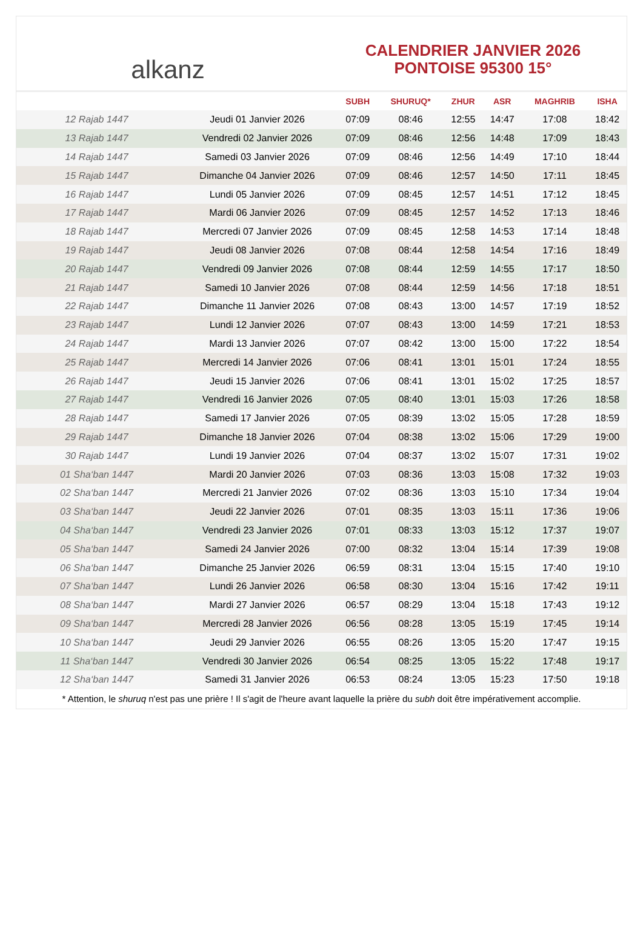alkanz
CALENDRIER JANVIER 2026
PONTOISE 95300 15°
| | | SUBH | SHURUQ* | ZHUR | ASR | MAGHRIB | ISHA |
| --- | --- | --- | --- | --- | --- | --- | --- |
| 12 Rajab 1447 | Jeudi 01 Janvier 2026 | 07:09 | 08:46 | 12:55 | 14:47 | 17:08 | 18:42 |
| 13 Rajab 1447 | Vendredi 02 Janvier 2026 | 07:09 | 08:46 | 12:56 | 14:48 | 17:09 | 18:43 |
| 14 Rajab 1447 | Samedi 03 Janvier 2026 | 07:09 | 08:46 | 12:56 | 14:49 | 17:10 | 18:44 |
| 15 Rajab 1447 | Dimanche 04 Janvier 2026 | 07:09 | 08:46 | 12:57 | 14:50 | 17:11 | 18:45 |
| 16 Rajab 1447 | Lundi 05 Janvier 2026 | 07:09 | 08:45 | 12:57 | 14:51 | 17:12 | 18:45 |
| 17 Rajab 1447 | Mardi 06 Janvier 2026 | 07:09 | 08:45 | 12:57 | 14:52 | 17:13 | 18:46 |
| 18 Rajab 1447 | Mercredi 07 Janvier 2026 | 07:09 | 08:45 | 12:58 | 14:53 | 17:14 | 18:48 |
| 19 Rajab 1447 | Jeudi 08 Janvier 2026 | 07:08 | 08:44 | 12:58 | 14:54 | 17:16 | 18:49 |
| 20 Rajab 1447 | Vendredi 09 Janvier 2026 | 07:08 | 08:44 | 12:59 | 14:55 | 17:17 | 18:50 |
| 21 Rajab 1447 | Samedi 10 Janvier 2026 | 07:08 | 08:44 | 12:59 | 14:56 | 17:18 | 18:51 |
| 22 Rajab 1447 | Dimanche 11 Janvier 2026 | 07:08 | 08:43 | 13:00 | 14:57 | 17:19 | 18:52 |
| 23 Rajab 1447 | Lundi 12 Janvier 2026 | 07:07 | 08:43 | 13:00 | 14:59 | 17:21 | 18:53 |
| 24 Rajab 1447 | Mardi 13 Janvier 2026 | 07:07 | 08:42 | 13:00 | 15:00 | 17:22 | 18:54 |
| 25 Rajab 1447 | Mercredi 14 Janvier 2026 | 07:06 | 08:41 | 13:01 | 15:01 | 17:24 | 18:55 |
| 26 Rajab 1447 | Jeudi 15 Janvier 2026 | 07:06 | 08:41 | 13:01 | 15:02 | 17:25 | 18:57 |
| 27 Rajab 1447 | Vendredi 16 Janvier 2026 | 07:05 | 08:40 | 13:01 | 15:03 | 17:26 | 18:58 |
| 28 Rajab 1447 | Samedi 17 Janvier 2026 | 07:05 | 08:39 | 13:02 | 15:05 | 17:28 | 18:59 |
| 29 Rajab 1447 | Dimanche 18 Janvier 2026 | 07:04 | 08:38 | 13:02 | 15:06 | 17:29 | 19:00 |
| 30 Rajab 1447 | Lundi 19 Janvier 2026 | 07:04 | 08:37 | 13:02 | 15:07 | 17:31 | 19:02 |
| 01 Sha‘ban 1447 | Mardi 20 Janvier 2026 | 07:03 | 08:36 | 13:03 | 15:08 | 17:32 | 19:03 |
| 02 Sha‘ban 1447 | Mercredi 21 Janvier 2026 | 07:02 | 08:36 | 13:03 | 15:10 | 17:34 | 19:04 |
| 03 Sha‘ban 1447 | Jeudi 22 Janvier 2026 | 07:01 | 08:35 | 13:03 | 15:11 | 17:36 | 19:06 |
| 04 Sha‘ban 1447 | Vendredi 23 Janvier 2026 | 07:01 | 08:33 | 13:03 | 15:12 | 17:37 | 19:07 |
| 05 Sha‘ban 1447 | Samedi 24 Janvier 2026 | 07:00 | 08:32 | 13:04 | 15:14 | 17:39 | 19:08 |
| 06 Sha‘ban 1447 | Dimanche 25 Janvier 2026 | 06:59 | 08:31 | 13:04 | 15:15 | 17:40 | 19:10 |
| 07 Sha‘ban 1447 | Lundi 26 Janvier 2026 | 06:58 | 08:30 | 13:04 | 15:16 | 17:42 | 19:11 |
| 08 Sha‘ban 1447 | Mardi 27 Janvier 2026 | 06:57 | 08:29 | 13:04 | 15:18 | 17:43 | 19:12 |
| 09 Sha‘ban 1447 | Mercredi 28 Janvier 2026 | 06:56 | 08:28 | 13:05 | 15:19 | 17:45 | 19:14 |
| 10 Sha‘ban 1447 | Jeudi 29 Janvier 2026 | 06:55 | 08:26 | 13:05 | 15:20 | 17:47 | 19:15 |
| 11 Sha‘ban 1447 | Vendredi 30 Janvier 2026 | 06:54 | 08:25 | 13:05 | 15:22 | 17:48 | 19:17 |
| 12 Sha‘ban 1447 | Samedi 31 Janvier 2026 | 06:53 | 08:24 | 13:05 | 15:23 | 17:50 | 19:18 |
* Attention, le shuruq n'est pas une prière ! Il s'agit de l'heure avant laquelle la prière du subh doit être impérativement accomplie.